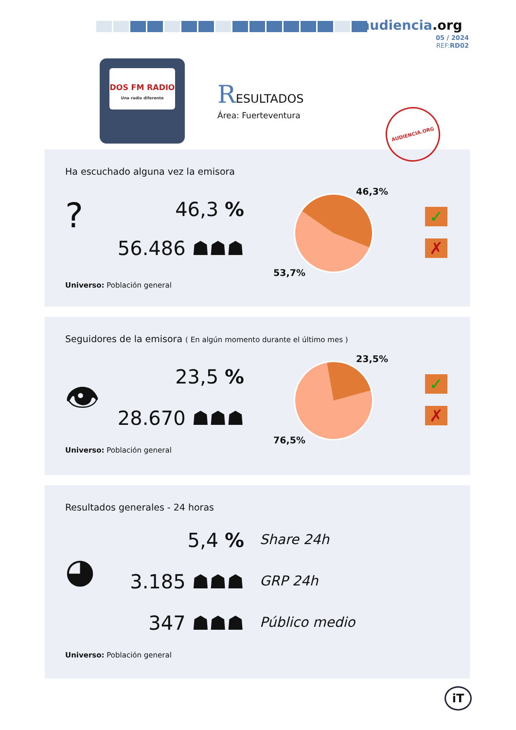audiencia.org
05 / 2024
REF:RD02
DOS FM RADIO
Una radio diferente
RESULTADOS
Área: Fuerteventura
Ha escuchado alguna vez la emisora
? 46,3 %
56.486 ☗☗☗
46,3%
53,7%
✓
✗
Universo: Población general
AUDIENCIA.ORG
Seguidores de la emisora ( En algún momento durante el último mes )
👁 23,5 %
28.670 ☗☗☗
23,5%
76,5%
✓
✗
Universo: Población general
Resultados generales - 24 horas
◕
5,4 % Share 24h
3.185 ☗☗☗ GRP 24h
347 ☗☗☗ Público medio
Universo: Población general
iT